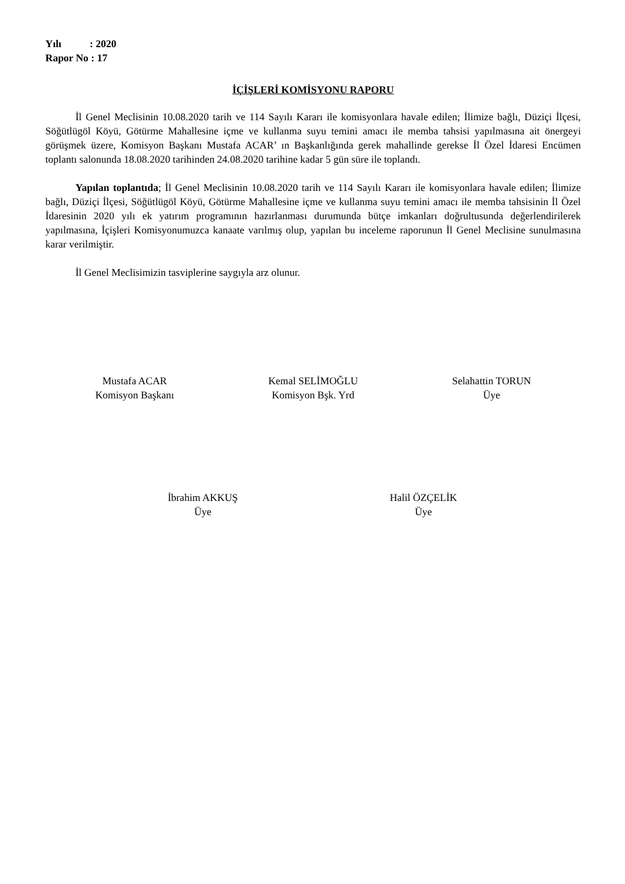Yılı : 2020
Rapor No : 17
İÇİŞLERİ KOMİSYONU RAPORU
İl Genel Meclisinin 10.08.2020 tarih ve 114 Sayılı Kararı ile komisyonlara havale edilen; İlimize bağlı, Düziçi İlçesi, Söğütlügöl Köyü, Götürme Mahallesine içme ve kullanma suyu temini amacı ile memba tahsisi yapılmasına ait önergeyi görüşmek üzere, Komisyon Başkanı Mustafa ACAR’ ın Başkanlığında gerek mahallinde gerekse İl Özel İdaresi Encümen toplantı salonunda 18.08.2020 tarihinden 24.08.2020 tarihine kadar 5 gün süre ile toplandı.
Yapılan toplantıda; İl Genel Meclisinin 10.08.2020 tarih ve 114 Sayılı Kararı ile komisyonlara havale edilen; İlimize bağlı, Düziçi İlçesi, Söğütlügöl Köyü, Götürme Mahallesine içme ve kullanma suyu temini amacı ile memba tahsisinin İl Özel İdaresinin 2020 yılı ek yatırım programının hazırlanması durumunda bütçe imkanları doğrultusunda değerlendirilerek yapılmasına, İçişleri Komisyonumuzca kanaate varılmış olup, yapılan bu inceleme raporunun İl Genel Meclisine sunulmasına karar verilmiştir.
İl Genel Meclisimizin tasviplerine saygıyla arz olunur.
Mustafa ACAR
Komisyon Başkanı
Kemal SELİMOĞLU
Komisyon Bşk. Yrd
Selahattin TORUN
Üye
İbrahim AKKUŞ
Üye
Halil ÖZÇELİK
Üye